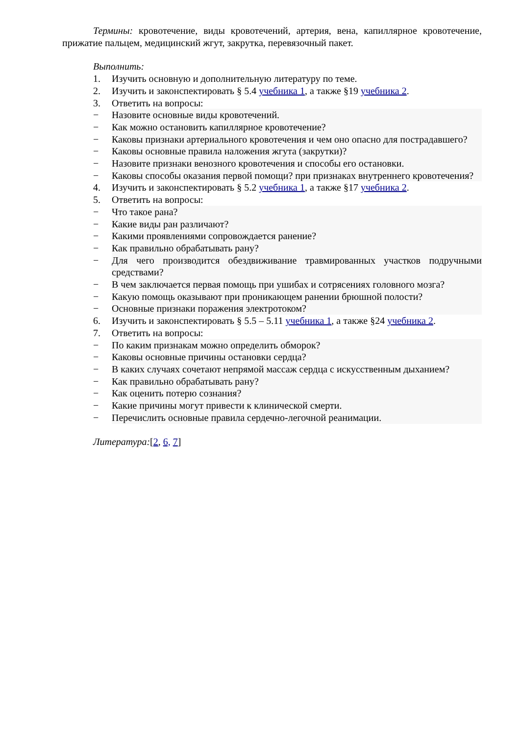Термины: кровотечение, виды кровотечений, артерия, вена, капиллярное кровотечение, прижатие пальцем, медицинский жгут, закрутка, перевязочный пакет.
Выполнить:
1. Изучить основную и дополнительную литературу по теме.
2. Изучить и законспектировать § 5.4 учебника 1, а также §19 учебника 2.
3. Ответить на вопросы:
− Назовите основные виды кровотечений.
− Как можно остановить капиллярное кровотечение?
− Каковы признаки артериального кровотечения и чем оно опасно для пострадавшего?
− Каковы основные правила наложения жгута (закрутки)?
− Назовите признаки венозного кровотечения и способы его остановки.
− Каковы способы оказания первой помощи? при признаках внутреннего кровотечения?
4. Изучить и законспектировать § 5.2 учебника 1, а также §17 учебника 2.
5. Ответить на вопросы:
− Что такое рана?
− Какие виды ран различают?
− Какими проявлениями сопровождается ранение?
− Как правильно обрабатывать рану?
− Для чего производится обездвиживание травмированных участков подручными средствами?
− В чем заключается первая помощь при ушибах и сотрясениях головного мозга?
− Какую помощь оказывают при проникающем ранении брюшной полости?
− Основные признаки поражения электротоком?
6. Изучить и законспектировать § 5.5 – 5.11 учебника 1, а также §24 учебника 2.
7. Ответить на вопросы:
− По каким признакам можно определить обморок?
− Каковы основные причины остановки сердца?
− В каких случаях сочетают непрямой массаж сердца с искусственным дыханием?
− Как правильно обрабатывать рану?
− Как оценить потерю сознания?
− Какие причины могут привести к клинической смерти.
− Перечислить основные правила сердечно-легочной реанимации.
Литература:[2, 6, 7]